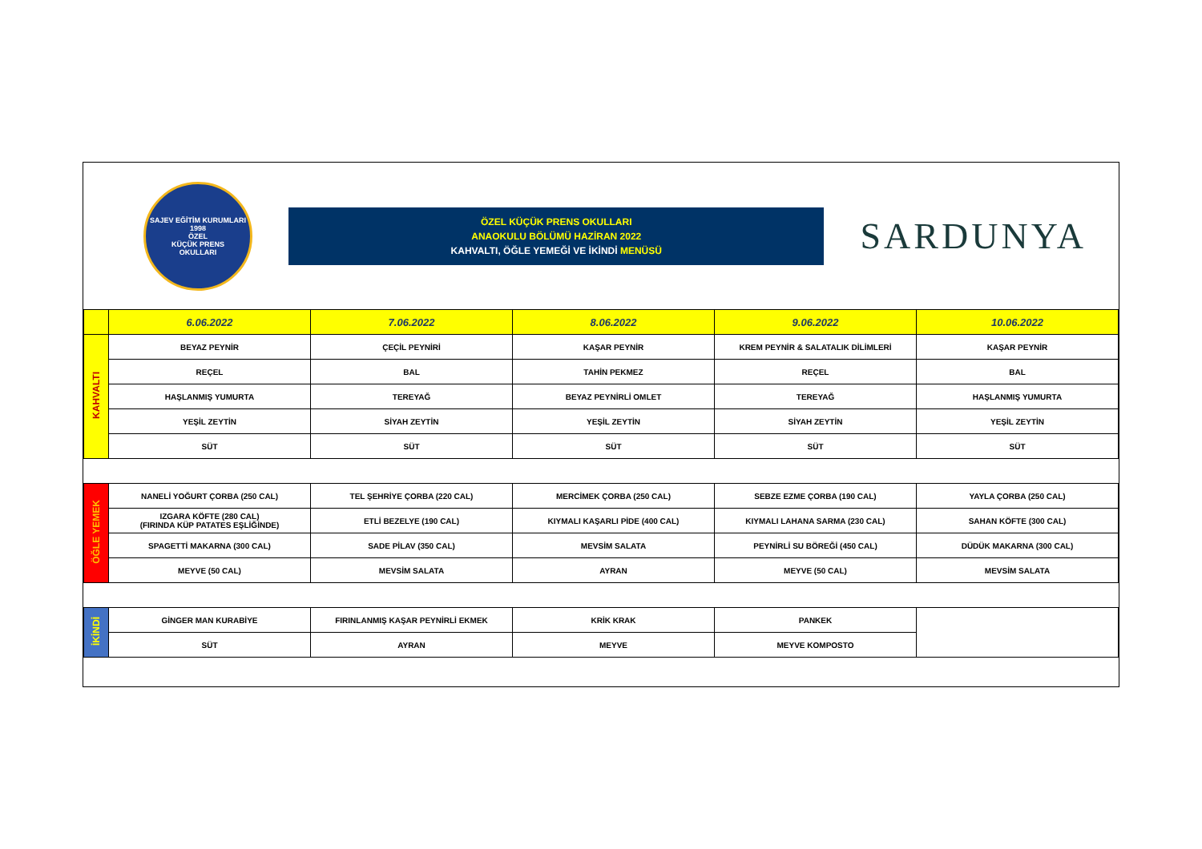SAJEV EĞİTİM KURUMLARI
1998
ÖZEL
KÜÇÜK PRENS
OKULLARI
ÖZEL KÜÇÜK PRENS OKULLARI
ANAOKULU BÖLÜMÜ HAZİRAN 2022
KAHVALTI, ÖĞLE YEMEĞİ VE İKİNDİ MENÜSÜ
SARDUNYA
| | 6.06.2022 | 7.06.2022 | 8.06.2022 | 9.06.2022 | 10.06.2022 |
| --- | --- | --- | --- | --- | --- |
| KAHVALTI | BEYAZ PEYNİR | ÇEÇİL PEYNİRİ | KAŞAR PEYNİR | KREM PEYNİR & SALATALIK DİLİMLERİ | KAŞAR PEYNİR |
| | REÇEL | BAL | TAHİN PEKMEZ | REÇEL | BAL |
| | HAŞLANMIŞ YUMURTA | TEREYAĞ | BEYAZ PEYNİRLİ OMLET | TEREYAĞ | HAŞLANMIŞ YUMURTA |
| | YEŞİL ZEYTİN | SİYAH ZEYTİN | YEŞİL ZEYTİN | SİYAH ZEYTİN | YEŞİL ZEYTİN |
| | SÜT | SÜT | SÜT | SÜT | SÜT |
| ÖĞLE YEMEK | NANELİ YOĞURT ÇORBA (250 CAL) | TEL ŞEHRİYE ÇORBA (220 CAL) | MERCİMEK ÇORBA (250 CAL) | SEBZE EZME ÇORBA (190 CAL) | YAYLA ÇORBA (250 CAL) |
| | IZGARA KÖFTE (280 CAL) (FIRINDA KÜP PATATES EŞLİĞİNDE) | ETLİ BEZELYE (190 CAL) | KIYMALI KAŞARLI PİDE (400 CAL) | KIYMALI LAHANA SARMA (230 CAL) | SAHAN KÖFTE (300 CAL) |
| | SPAGETTİ MAKARNA (300 CAL) | SADE PİLAV (350 CAL) | MEVSİM SALATA | PEYNİRLİ SU BÖREĞİ (450 CAL) | DÜDÜK MAKARNA (300 CAL) |
| | MEYVE (50 CAL) | MEVSİM SALATA | AYRAN | MEYVE (50 CAL) | MEVSİM SALATA |
| İKİNDİ | GİNGER MAN KURABİYE | FIRINLANMIŞ KAŞAR PEYNİRLİ EKMEK | KRİK KRAK | PANKEK | |
| | SÜT | AYRAN | MEYVE | MEYVE KOMPOSTO | |